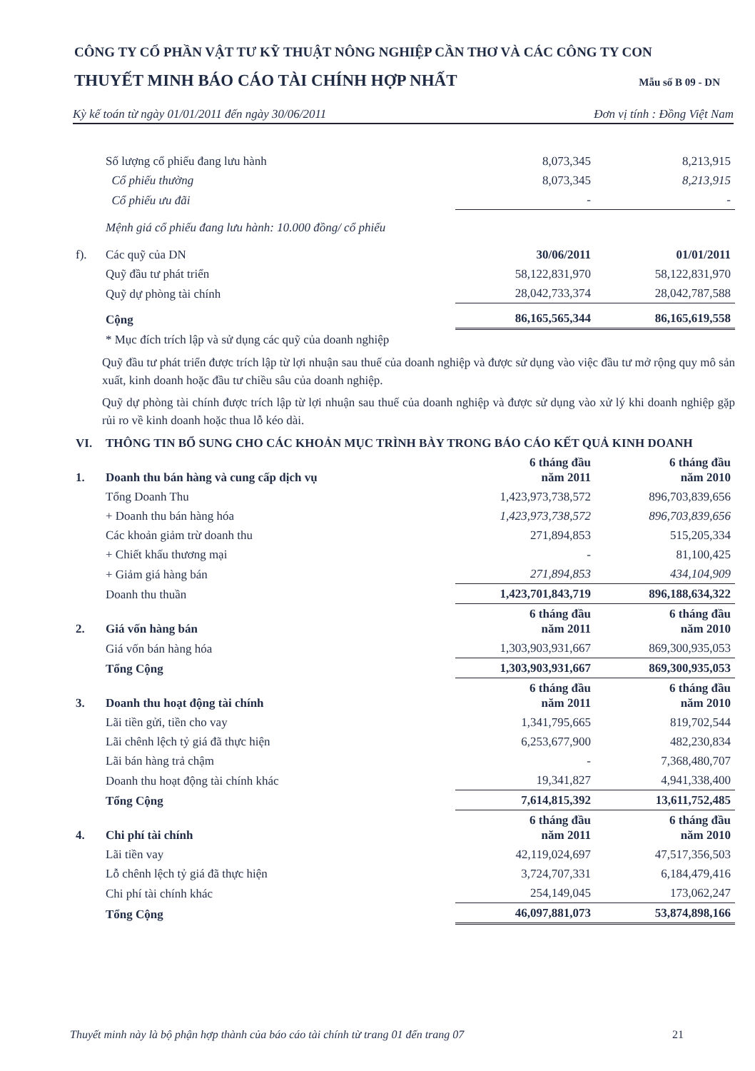CÔNG TY CỔ PHẦN VẬT TƯ KỸ THUẬT NÔNG NGHIỆP CẦN THƠ VÀ CÁC CÔNG TY CON
THUYẾT MINH BÁO CÁO TÀI CHÍNH HỢP NHẤT Mẫu số B 09 - DN
Kỳ kế toán từ ngày 01/01/2011 đến ngày 30/06/2011 Đơn vị tính : Đồng Việt Nam
| | Số lượng cổ phiếu đang lưu hành | 8,073,345 | 8,213,915 |
| | Cổ phiếu thường | 8,073,345 | 8,213,915 |
| | Cổ phiếu ưu đãi | - | - |
| | Mệnh giá cổ phiếu đang lưu hành: 10.000 đồng/ cổ phiếu | | |
| f). | Các quỹ của DN | 30/06/2011 | 01/01/2011 |
| | Quỹ đầu tư phát triển | 58,122,831,970 | 58,122,831,970 |
| | Quỹ dự phòng tài chính | 28,042,733,374 | 28,042,787,588 |
| | Cộng | 86,165,565,344 | 86,165,619,558 |
| | * Mục đích trích lập và sử dụng các quỹ của doanh nghiệp | | |
Quỹ đầu tư phát triển được trích lập từ lợi nhuận sau thuế của doanh nghiệp và được sử dụng vào việc đầu tư mở rộng quy mô sản xuất, kinh doanh hoặc đầu tư chiều sâu của doanh nghiệp.
Quỹ dự phòng tài chính được trích lập từ lợi nhuận sau thuế của doanh nghiệp và được sử dụng vào xử lý khi doanh nghiệp gặp rủi ro về kinh doanh hoặc thua lỗ kéo dài.
| VI. | THÔNG TIN BỔ SUNG CHO CÁC KHOẢN MỤC TRÌNH BÀY TRONG BÁO CÁO KẾT QUẢ KINH DOANH | | |
| 1. | Doanh thu bán hàng và cung cấp dịch vụ | 6 tháng đầu năm 2011 | 6 tháng đầu năm 2010 |
| | Tổng Doanh Thu | 1,423,973,738,572 | 896,703,839,656 |
| | + Doanh thu bán hàng hóa | 1,423,973,738,572 | 896,703,839,656 |
| | Các khoản giảm trừ doanh thu | 271,894,853 | 515,205,334 |
| | + Chiết khấu thương mại | - | 81,100,425 |
| | + Giảm giá hàng bán | 271,894,853 | 434,104,909 |
| | Doanh thu thuần | 1,423,701,843,719 | 896,188,634,322 |
| 2. | Giá vốn hàng bán | 6 tháng đầu năm 2011 | 6 tháng đầu năm 2010 |
| | Giá vốn bán hàng hóa | 1,303,903,931,667 | 869,300,935,053 |
| | Tổng Cộng | 1,303,903,931,667 | 869,300,935,053 |
| 3. | Doanh thu hoạt động tài chính | 6 tháng đầu năm 2011 | 6 tháng đầu năm 2010 |
| | Lãi tiền gửi, tiền cho vay | 1,341,795,665 | 819,702,544 |
| | Lãi chênh lệch tỷ giá đã thực hiện | 6,253,677,900 | 482,230,834 |
| | Lãi bán hàng trả chậm | - | 7,368,480,707 |
| | Doanh thu hoạt động tài chính khác | 19,341,827 | 4,941,338,400 |
| | Tổng Cộng | 7,614,815,392 | 13,611,752,485 |
| 4. | Chi phí tài chính | 6 tháng đầu năm 2011 | 6 tháng đầu năm 2010 |
| | Lãi tiền vay | 42,119,024,697 | 47,517,356,503 |
| | Lỗ chênh lệch tỷ giá đã thực hiện | 3,724,707,331 | 6,184,479,416 |
| | Chi phí tài chính khác | 254,149,045 | 173,062,247 |
| | Tổng Cộng | 46,097,881,073 | 53,874,898,166 |
Thuyết minh này là bộ phận hợp thành của báo cáo tài chính từ trang 01 đến trang 07 21